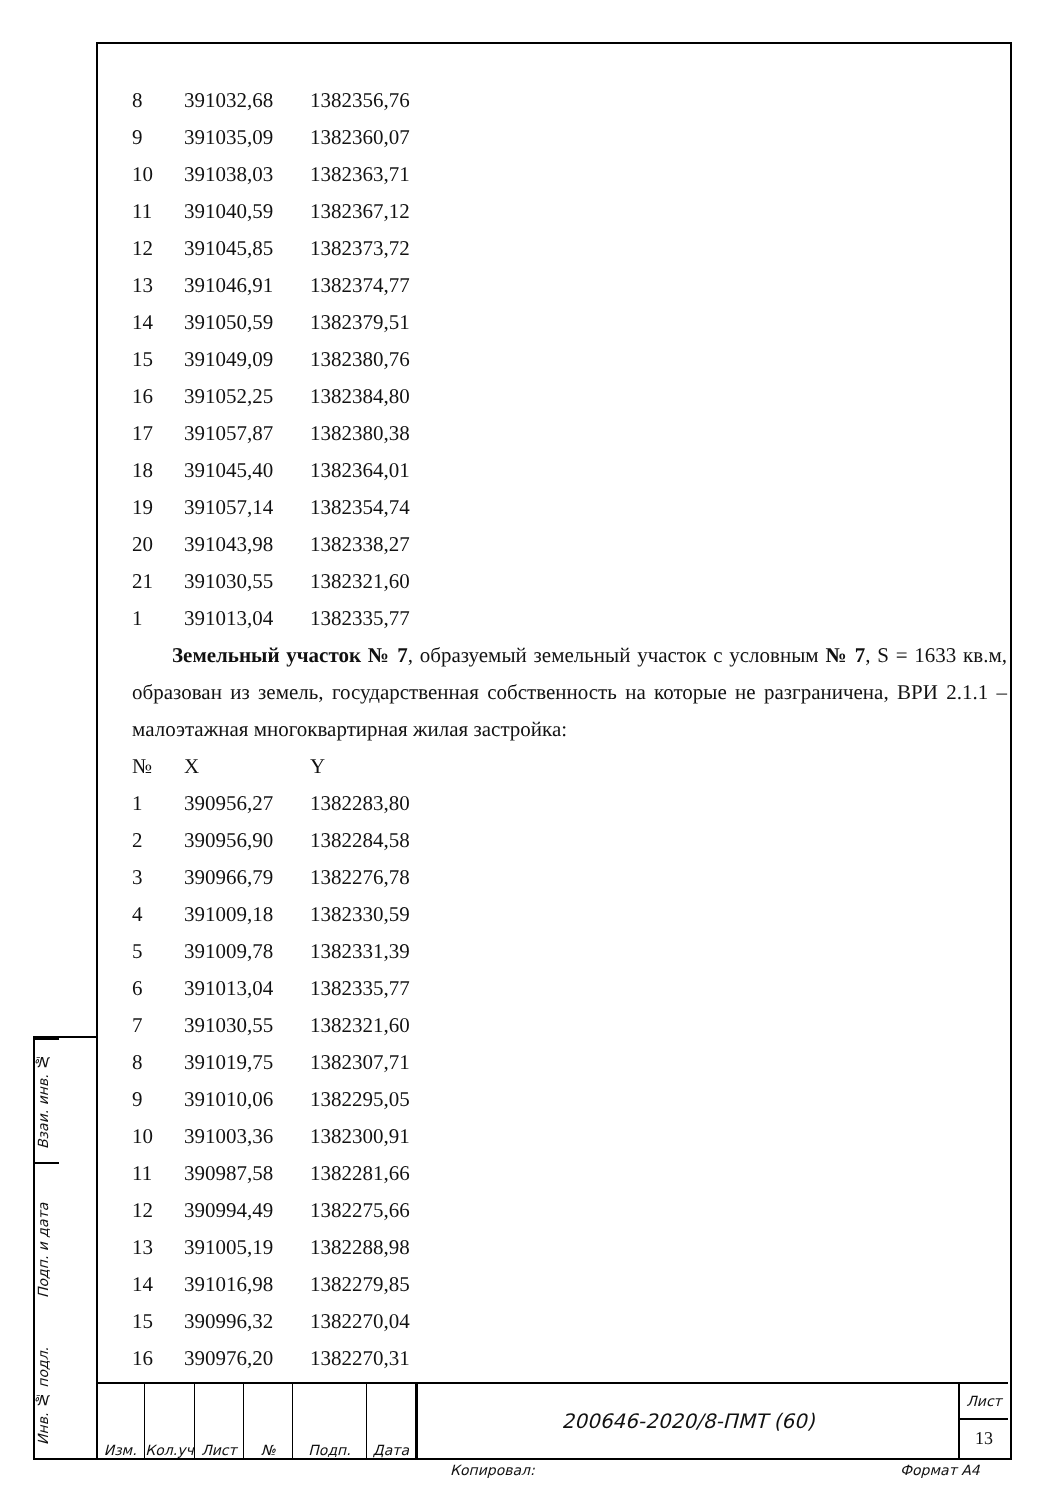| 8 | 391032,68 | 1382356,76 |
| 9 | 391035,09 | 1382360,07 |
| 10 | 391038,03 | 1382363,71 |
| 11 | 391040,59 | 1382367,12 |
| 12 | 391045,85 | 1382373,72 |
| 13 | 391046,91 | 1382374,77 |
| 14 | 391050,59 | 1382379,51 |
| 15 | 391049,09 | 1382380,76 |
| 16 | 391052,25 | 1382384,80 |
| 17 | 391057,87 | 1382380,38 |
| 18 | 391045,40 | 1382364,01 |
| 19 | 391057,14 | 1382354,74 |
| 20 | 391043,98 | 1382338,27 |
| 21 | 391030,55 | 1382321,60 |
| 1 | 391013,04 | 1382335,77 |
Земельный участок № 7, образуемый земельный участок с условным № 7, S = 1633 кв.м, образован из земель, государственная собственность на которые не разграничена, ВРИ 2.1.1 – малоэтажная многоквартирная жилая застройка:
| № | X | Y |
| 1 | 390956,27 | 1382283,80 |
| 2 | 390956,90 | 1382284,58 |
| 3 | 390966,79 | 1382276,78 |
| 4 | 391009,18 | 1382330,59 |
| 5 | 391009,78 | 1382331,39 |
| 6 | 391013,04 | 1382335,77 |
| 7 | 391030,55 | 1382321,60 |
| 8 | 391019,75 | 1382307,71 |
| 9 | 391010,06 | 1382295,05 |
| 10 | 391003,36 | 1382300,91 |
| 11 | 390987,58 | 1382281,66 |
| 12 | 390994,49 | 1382275,66 |
| 13 | 391005,19 | 1382288,98 |
| 14 | 391016,98 | 1382279,85 |
| 15 | 390996,32 | 1382270,04 |
| 16 | 390976,20 | 1382270,31 |
Взаи. инв. №
Подп. и дата
Инв. № подл.
Изм. Кол.уч Лист № Подп. Дата
200646-2020/8-ПМТ (60)
Лист
13
Копировал: Формат А4